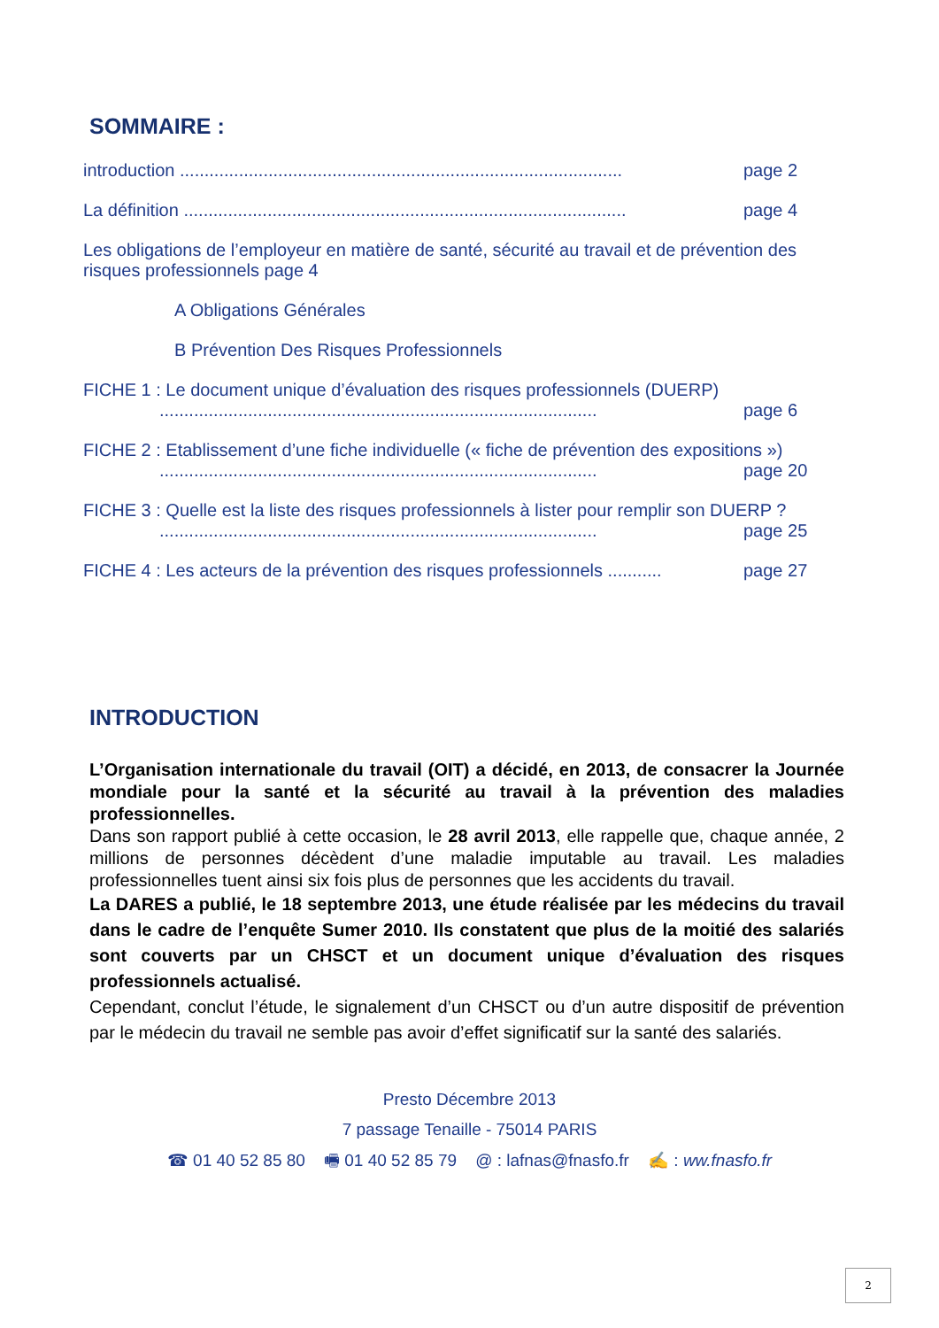SOMMAIRE :
introduction .......................................................................................... page 2
La définition .......................................................................................... page 4
Les obligations de l’employeur en matière de santé, sécurité au travail et de prévention des risques professionnels page 4
A Obligations Générales
B Prévention Des Risques Professionnels
FICHE 1 : Le document unique d’évaluation des risques professionnels (DUERP)
......................................................................................... page 6
FICHE 2 : Etablissement d’une fiche individuelle (« fiche de prévention des expositions »)
......................................................................................... page 20
FICHE 3 : Quelle est la liste des risques professionnels à lister pour remplir son DUERP ?
......................................................................................... page 25
FICHE 4 : Les acteurs de la prévention des risques professionnels ........... page 27
INTRODUCTION
L’Organisation internationale du travail (OIT) a décidé, en 2013, de consacrer la Journée mondiale pour la santé et la sécurité au travail à la prévention des maladies professionnelles.
Dans son rapport publié à cette occasion, le 28 avril 2013, elle rappelle que, chaque année, 2 millions de personnes décèdent d’une maladie imputable au travail. Les maladies professionnelles tuent ainsi six fois plus de personnes que les accidents du travail.
La DARES a publié, le 18 septembre 2013, une étude réalisée par les médecins du travail dans le cadre de l’enquête Sumer 2010. Ils constatent que plus de la moitié des salariés sont couverts par un CHSCT et un document unique d’évaluation des risques professionnels actualisé.
Cependant, conclut l’étude, le signalement d’un CHSCT ou d’un autre dispositif de prévention par le médecin du travail ne semble pas avoir d’effet significatif sur la santé des salariés.
Presto Décembre 2013
7 passage Tenaille - 75014 PARIS
☎ 01 40 52 85 80 🖷 01 40 52 85 79 @ : lafnas@fnasfo.fr ✍ : ww.fnasfo.fr
2